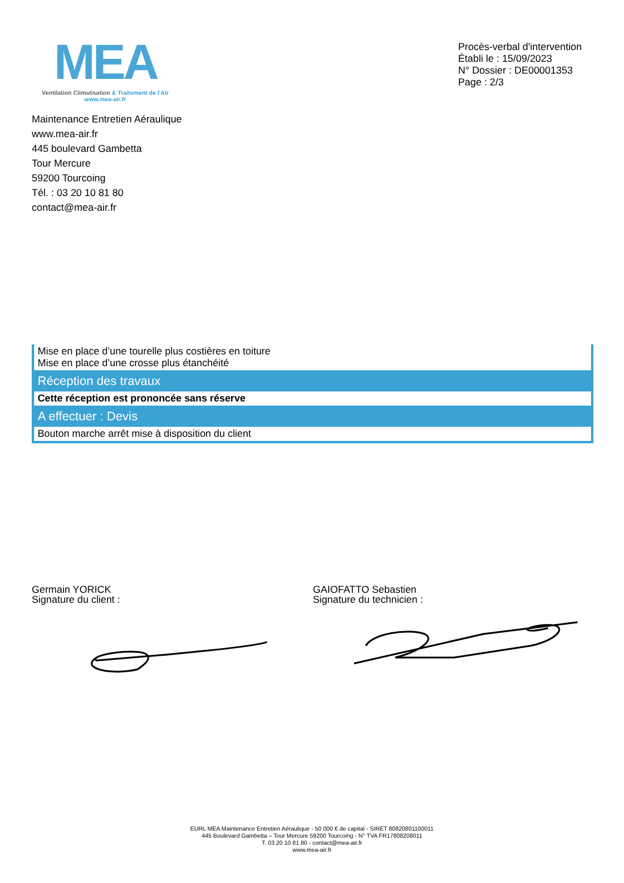MEA
Ventilation Climatisation & Traitement de l'Air
www.mea-air.fr
Procès-verbal d'intervention
Établi le : 15/09/2023
N° Dossier : DE00001353
Page : 2/3
Maintenance Entretien Aéraulique
www.mea-air.fr
445 boulevard Gambetta
Tour Mercure
59200 Tourcoing
Tél. : 03 20 10 81 80
contact@mea-air.fr
| Mise en place d’une tourelle plus costières en toiture Mise en place d’une crosse plus étanchéité |
| Réception des travaux |
| Cette réception est prononcée sans réserve |
| A effectuer : Devis |
| Bouton marche arrêt mise à disposition du client |
Germain YORICK
Signature du client :
GAIOFATTO Sebastien
Signature du technicien :
EURL MEA Maintenance Entretien Aéraulique - 50 000 € de capital - SIRET 80820801100011
445 Boulevard Gambetta – Tour Mercure 59200 Tourcoing - N° TVA FR17808208011
T. 03 20 10 81 80 - contact@mea-air.fr
www.mea-air.fr